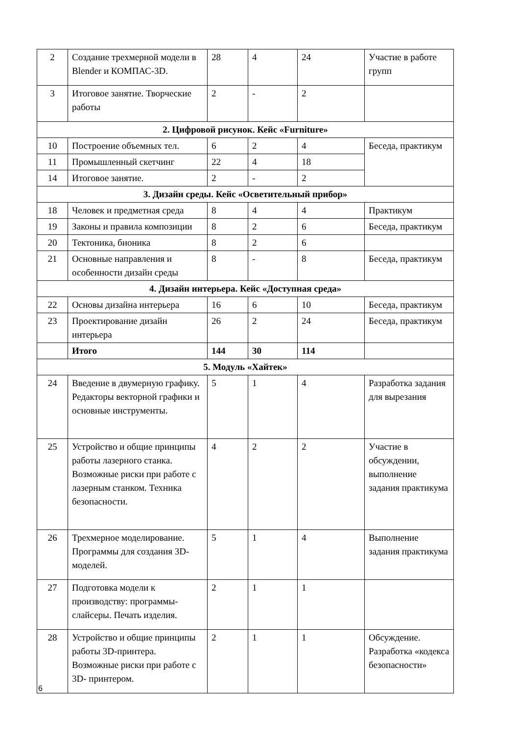| 2 | Создание трехмерной модели в Blender и КОМПАС-3D. | 28 | 4 | 24 | Участие в работе групп |
| 3 | Итоговое занятие. Творческие работы | 2 | - | 2 | |
| 2. Цифровой рисунок. Кейс «Furniture» | | | | | |
| 10 | Построение объемных тел. | 6 | 2 | 4 | Беседа, практикум |
| 11 | Промышленный скетчинг | 22 | 4 | 18 | |
| 14 | Итоговое занятие. | 2 | - | 2 | |
| 3. Дизайн среды. Кейс «Осветительный прибор» | | | | | |
| 18 | Человек и предметная среда | 8 | 4 | 4 | Практикум |
| 19 | Законы и правила композиции | 8 | 2 | 6 | Беседа, практикум |
| 20 | Тектоника, бионика | 8 | 2 | 6 | |
| 21 | Основные направления и особенности дизайн среды | 8 | - | 8 | Беседа, практикум |
| 4. Дизайн интерьера. Кейс «Доступная среда» | | | | | |
| 22 | Основы дизайна интерьера | 16 | 6 | 10 | Беседа, практикум |
| 23 | Проектирование дизайн интерьера | 26 | 2 | 24 | Беседа, практикум |
| | Итого | 144 | 30 | 114 | |
| 5. Модуль «Хайтек» | | | | | |
| 24 | Введение в двумерную графику. Редакторы векторной графики и основные инструменты. | 5 | 1 | 4 | Разработка задания для вырезания |
| 25 | Устройство и общие принципы работы лазерного станка. Возможные риски при работе с лазерным станком. Техника безопасности. | 4 | 2 | 2 | Участие в обсуждении, выполнение задания практикума |
| 26 | Трехмерное моделирование. Программы для создания 3D-моделей. | 5 | 1 | 4 | Выполнение задания практикума |
| 27 | Подготовка модели к производству: программы-слайсеры. Печать изделия. | 2 | 1 | 1 | |
| 28 | Устройство и общие принципы работы 3D-принтера. Возможные риски при работе с 3D- принтером. | 2 | 1 | 1 | Обсуждение. Разработка «кодекса безопасности» |
6